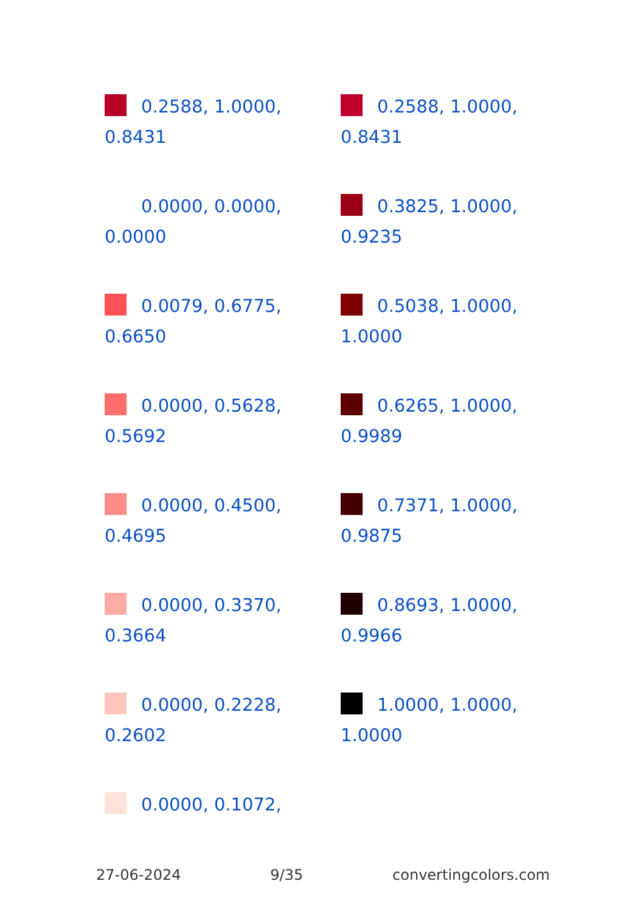0.2588, 1.0000, 0.8431
0.2588, 1.0000, 0.8431
0.0000, 0.0000, 0.0000
0.3825, 1.0000, 0.9235
0.0079, 0.6775, 0.6650
0.5038, 1.0000, 1.0000
0.0000, 0.5628, 0.5692
0.6265, 1.0000, 0.9989
0.0000, 0.4500, 0.4695
0.7371, 1.0000, 0.9875
0.0000, 0.3370, 0.3664
0.8693, 1.0000, 0.9966
0.0000, 0.2228, 0.2602
1.0000, 1.0000, 1.0000
0.0000, 0.1072,
27-06-2024 9/35 convertingcolors.com